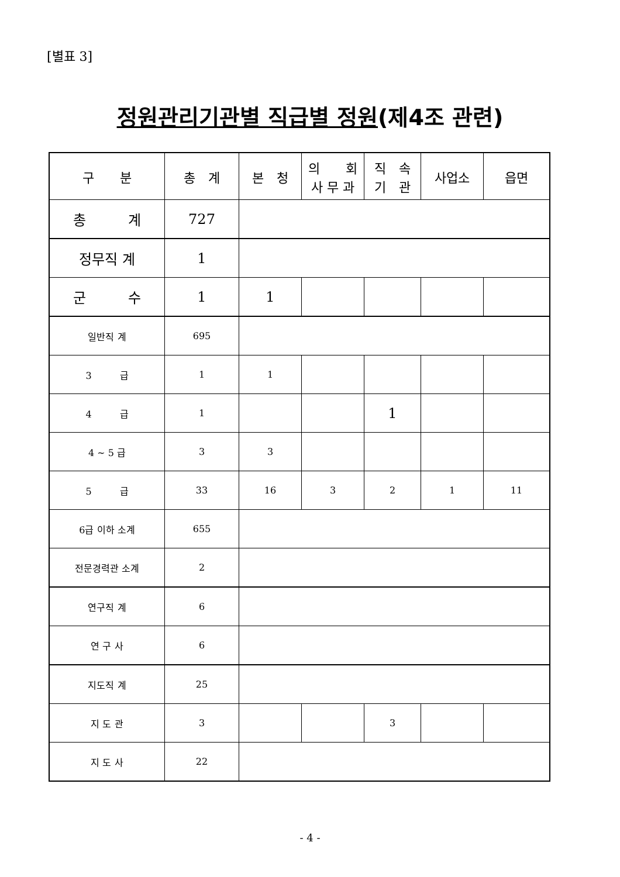[별표 3]
정원관리기관별 직급별 정원(제4조 관련)
| 구 분 | 총 계 | 본 청 | 의 회 사 무 과 | 직 속 기 관 | 사업소 | 읍면 |
| 총 계 | 727 | | | | | |
| 정무직 계 | 1 | | | | | |
| 군 수 | 1 | 1 | | | | |
| 일반직 계 | 695 | | | | | |
| 3 급 | 1 | 1 | | | | |
| 4 급 | 1 | | | 1 | | |
| 4 ~ 5 급 | 3 | 3 | | | | |
| 5 급 | 33 | 16 | 3 | 2 | 1 | 11 |
| 6급 이하 소계 | 655 | | | | | |
| 전문경력관 소계 | 2 | | | | | |
| 연구직 계 | 6 | | | | | |
| 연 구 사 | 6 | | | | | |
| 지도직 계 | 25 | | | | | |
| 지 도 관 | 3 | | | 3 | | |
| 지 도 사 | 22 | | | | | |
- 4 -